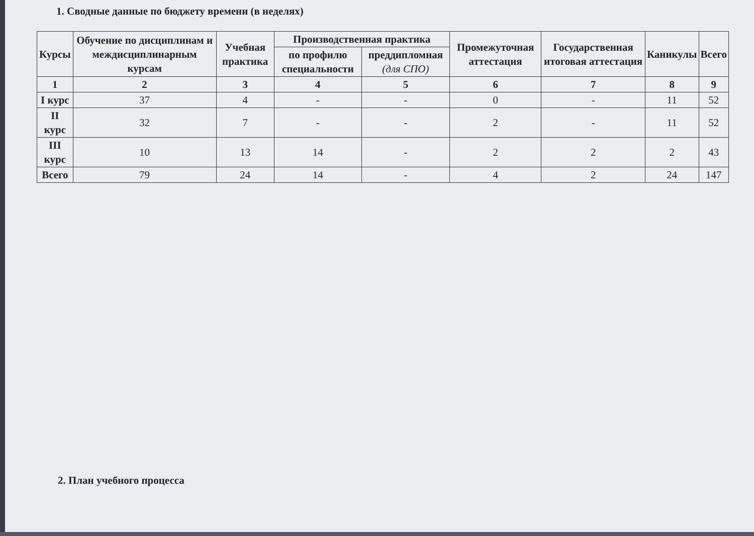1. Сводные данные по бюджету времени (в неделях)
| Курсы | Обучение по дисциплинам и междисциплинарным курсам | Учебная практика | Производственная практика | | Промежуточная аттестация | Государственная итоговая аттестация | Каникулы | Всего |
| --- | --- | --- | --- | --- | --- | --- | --- | --- |
| | | | по профилю специальности | преддипломная (для СПО) | | | | |
| 1 | 2 | 3 | 4 | 5 | 6 | 7 | 8 | 9 |
| I курс | 37 | 4 | - | - | 0 | - | 11 | 52 |
| II курс | 32 | 7 | - | - | 2 | - | 11 | 52 |
| III курс | 10 | 13 | 14 | - | 2 | 2 | 2 | 43 |
| Всего | 79 | 24 | 14 | - | 4 | 2 | 24 | 147 |
2. План учебного процесса